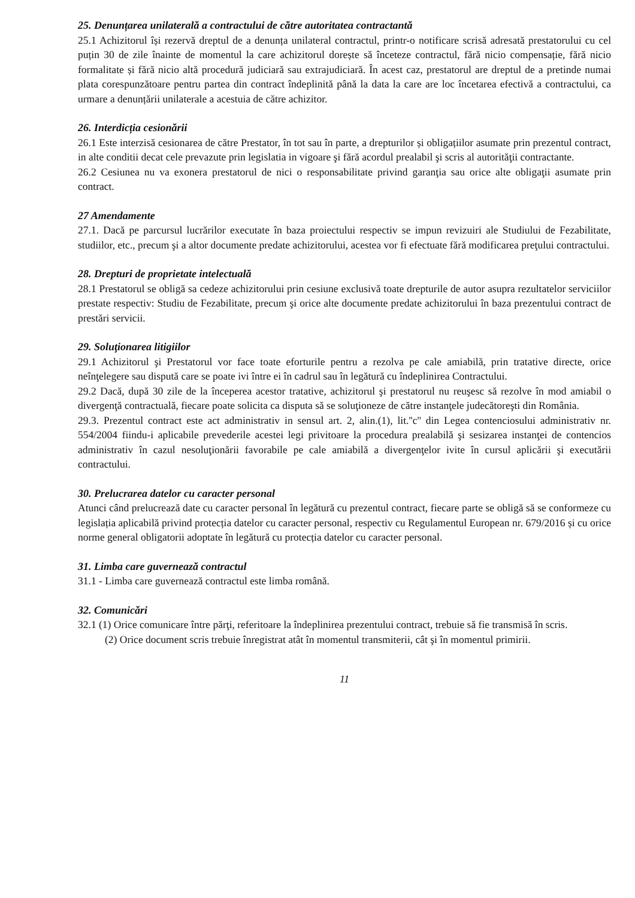25. Denunțarea unilaterală a contractului de către autoritatea contractantă
25.1 Achizitorul își rezervă dreptul de a denunța unilateral contractul, printr-o notificare scrisă adresată prestatorului cu cel puțin 30 de zile înainte de momentul la care achizitorul dorește să înceteze contractul, fără nicio compensație, fără nicio formalitate și fără nicio altă procedură judiciară sau extrajudiciară. În acest caz, prestatorul are dreptul de a pretinde numai plata corespunzătoare pentru partea din contract îndeplinită până la data la care are loc încetarea efectivă a contractului, ca urmare a denunțării unilaterale a acestuia de către achizitor.
26. Interdicția cesionării
26.1 Este interzisă cesionarea de către Prestator, în tot sau în parte, a drepturilor și obligațiilor asumate prin prezentul contract, in alte conditii decat cele prevazute prin legislatia in vigoare şi fără acordul prealabil şi scris al autorităţii contractante.
26.2 Cesiunea nu va exonera prestatorul de nici o responsabilitate privind garanţia sau orice alte obligaţii asumate prin contract.
27 Amendamente
27.1. Dacă pe parcursul lucrărilor executate în baza proiectului respectiv se impun revizuiri ale Studiului de Fezabilitate, studiilor, etc., precum şi a altor documente predate achizitorului, acestea vor fi efectuate fără modificarea preţului contractului.
28. Drepturi de proprietate intelectuală
28.1 Prestatorul se obligă sa cedeze achizitorului prin cesiune exclusivă toate drepturile de autor asupra rezultatelor serviciilor prestate respectiv: Studiu de Fezabilitate, precum şi orice alte documente predate achizitorului în baza prezentului contract de prestări servicii.
29. Soluţionarea litigiilor
29.1 Achizitorul şi Prestatorul vor face toate eforturile pentru a rezolva pe cale amiabilă, prin tratative directe, orice neînţelegere sau dispută care se poate ivi între ei în cadrul sau în legătură cu îndeplinirea Contractului.
29.2 Dacă, după 30 zile de la începerea acestor tratative, achizitorul şi prestatorul nu reuşesc să rezolve în mod amiabil o divergenţă contractuală, fiecare poate solicita ca disputa să se soluţioneze de către instanţele judecătoreşti din România.
29.3. Prezentul contract este act administrativ in sensul art. 2, alin.(1), lit.''c'' din Legea contenciosului administrativ nr. 554/2004 fiindu-i aplicabile prevederile acestei legi privitoare la procedura prealabilă şi sesizarea instanţei de contencios administrativ în cazul nesoluţionării favorabile pe cale amiabilă a divergenţelor ivite în cursul aplicării şi executării contractului.
30. Prelucrarea datelor cu caracter personal
Atunci când prelucrează date cu caracter personal în legătură cu prezentul contract, fiecare parte se obligă să se conformeze cu legislația aplicabilă privind protecția datelor cu caracter personal, respectiv cu Regulamentul European nr. 679/2016 și cu orice norme general obligatorii adoptate în legătură cu protecția datelor cu caracter personal.
31. Limba care guvernează contractul
31.1 - Limba care guvernează contractul este limba română.
32. Comunicări
32.1 (1) Orice comunicare între părţi, referitoare la îndeplinirea prezentului contract, trebuie să fie transmisă în scris.
(2) Orice document scris trebuie înregistrat atât în momentul transmiterii, cât şi în momentul primirii.
11